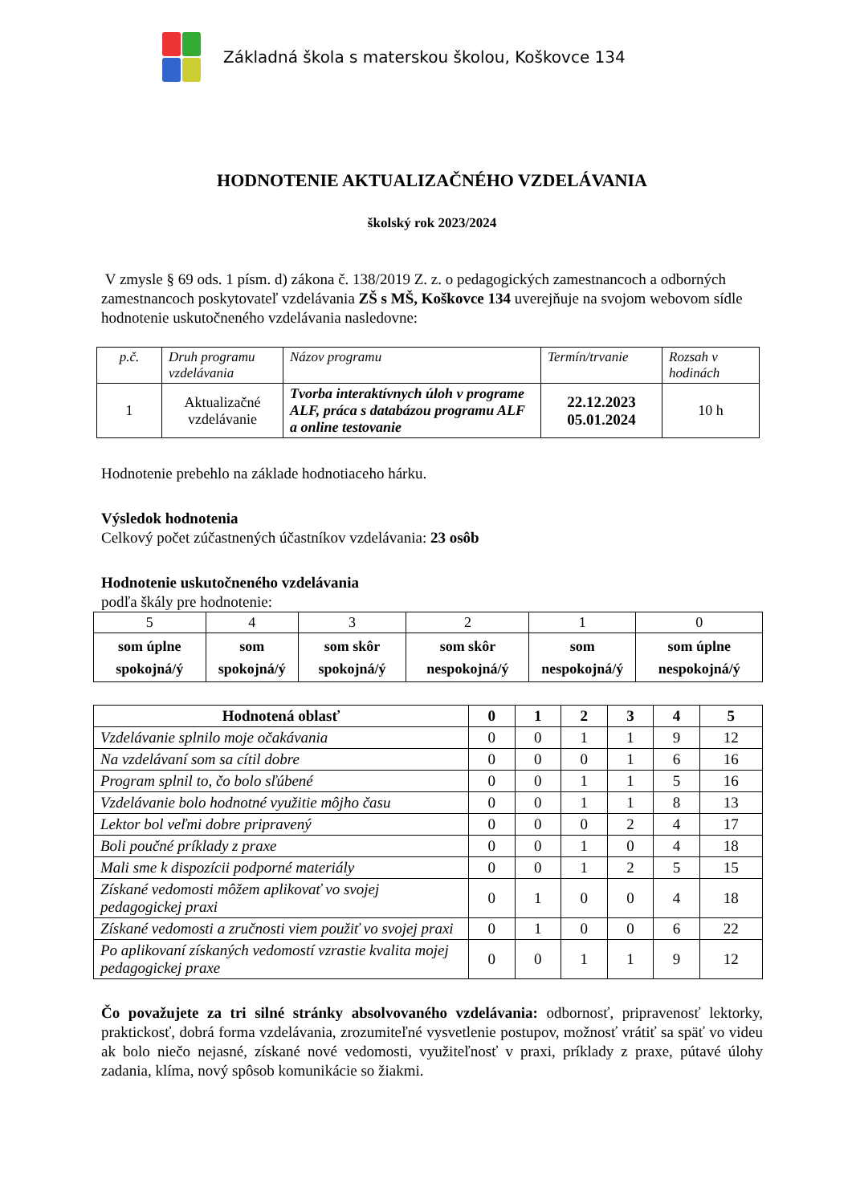Základná škola s materskou školou, Koškovce 134
HODNOTENIE AKTUALIZAČNÉHO VZDELÁVANIA
školský rok 2023/2024
V zmysle § 69 ods. 1 písm. d) zákona č. 138/2019 Z. z. o pedagogických zamestnancoch a odborných zamestnancoch poskytovateľ vzdelávania ZŠ s MŠ, Koškovce 134 uverejňuje na svojom webovom sídle hodnotenie uskutočneného vzdelávania nasledovne:
| p.č. | Druh programu vzdelávania | Názov programu | Termín/trvanie | Rozsah v hodinách |
| 1 | Aktualizačné vzdelávanie | Tvorba interaktívnych úloh v programe ALF, práca s databázou programu ALF a online testovanie | 22.12.2023 05.01.2024 | 10 h |
Hodnotenie prebehlo na základe hodnotiaceho hárku.
Výsledok hodnotenia
Celkový počet zúčastnených účastníkov vzdelávania: 23 osôb
Hodnotenie uskutočneného vzdelávania
podľa škály pre hodnotenie:
| 5 | 4 | 3 | 2 | 1 | 0 |
| som úplne spokojná/ý | som spokojná/ý | som skôr spokojná/ý | som skôr nespokojná/ý | som nespokojná/ý | som úplne nespokojná/ý |
| Hodnotená oblasť | 0 | 1 | 2 | 3 | 4 | 5 |
| --- | --- | --- | --- | --- | --- | --- |
| Vzdelávanie splnilo moje očakávania | 0 | 0 | 1 | 1 | 9 | 12 |
| Na vzdelávaní som sa cítil dobre | 0 | 0 | 0 | 1 | 6 | 16 |
| Program splnil to, čo bolo sľúbené | 0 | 0 | 1 | 1 | 5 | 16 |
| Vzdelávanie bolo hodnotné využitie môjho času | 0 | 0 | 1 | 1 | 8 | 13 |
| Lektor bol veľmi dobre pripravený | 0 | 0 | 0 | 2 | 4 | 17 |
| Boli poučné príklady z praxe | 0 | 0 | 1 | 0 | 4 | 18 |
| Mali sme k dispozícii podporné materiály | 0 | 0 | 1 | 2 | 5 | 15 |
| Získané vedomosti môžem aplikovať vo svojej pedagogickej praxi | 0 | 1 | 0 | 0 | 4 | 18 |
| Získané vedomosti a zručnosti viem použiť vo svojej praxi | 0 | 1 | 0 | 0 | 6 | 22 |
| Po aplikovaní získaných vedomostí vzrastie kvalita mojej pedagogickej praxe | 0 | 0 | 1 | 1 | 9 | 12 |
Čo považujete za tri silné stránky absolvovaného vzdelávania: odbornosť, pripravenosť lektorky, praktickosť, dobrá forma vzdelávania, zrozumiteľné vysvetlenie postupov, možnosť vrátiť sa späť vo videu ak bolo niečo nejasné, získané nové vedomosti, využiteľnosť v praxi, príklady z praxe, pútavé úlohy zadania, klíma, nový spôsob komunikácie so žiakmi.